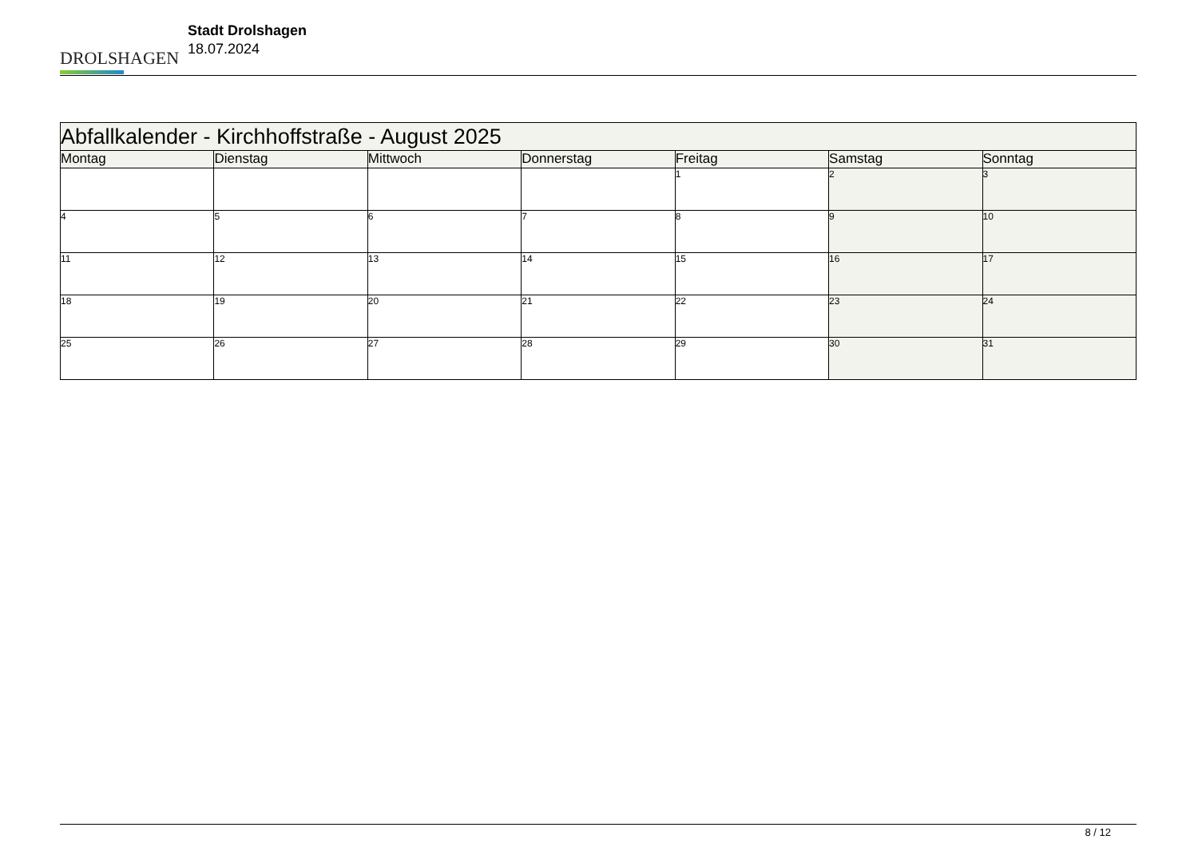DROLSHAGEN
Stadt Drolshagen
18.07.2024
| Abfallkalender - Kirchhoffstraße - August 2025 | | | | | | |
| Montag | Dienstag | Mittwoch | Donnerstag | Freitag | Samstag | Sonntag |
| | | | | 1 | 2 | 3 |
| 4 | 5 | 6 | 7 | 8 | 9 | 10 |
| 11 | 12 | 13 | 14 | 15 | 16 | 17 |
| 18 | 19 | 20 | 21 | 22 | 23 | 24 |
| 25 | 26 | 27 | 28 | 29 | 30 | 31 |
8 / 12